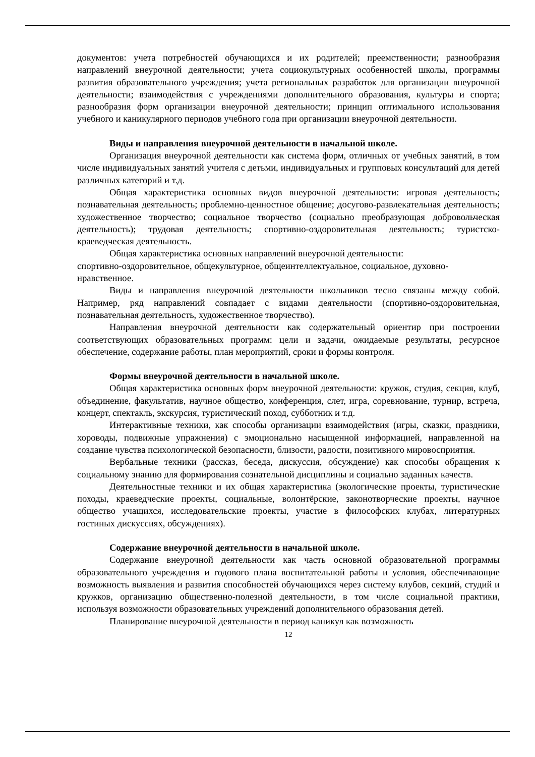документов: учета потребностей обучающихся и их родителей; преемственности; разнообразия направлений внеурочной деятельности; учета социокультурных особенностей школы, программы развития образовательного учреждения; учета региональных разработок для организации внеурочной деятельности; взаимодействия с учреждениями дополнительного образования, культуры и спорта; разнообразия форм организации внеурочной деятельности; принцип оптимального использования учебного и каникулярного периодов учебного года при организации внеурочной деятельности.
Виды и направления внеурочной деятельности в начальной школе.
Организация внеурочной деятельности как система форм, отличных от учебных занятий, в том числе индивидуальных занятий учителя с детьми, индивидуальных и групповых консультаций для детей различных категорий и т.д.
Общая характеристика основных видов внеурочной деятельности: игровая деятельность; познавательная деятельность; проблемно-ценностное общение; досугово-развлекательная деятельность; художественное творчество; социальное творчество (социально преобразующая добровольческая деятельность); трудовая деятельность; спортивно-оздоровительная деятельность; туристско-краеведческая деятельность.
Общая характеристика основных направлений внеурочной деятельности:
спортивно-оздоровительное, общекультурное, общеинтеллектуальное, социальное, духовно-нравственное.
Виды и направления внеурочной деятельности школьников тесно связаны между собой. Например, ряд направлений совпадает с видами деятельности (спортивно-оздоровительная, познавательная деятельность, художественное творчество).
Направления внеурочной деятельности как содержательный ориентир при построении соответствующих образовательных программ: цели и задачи, ожидаемые результаты, ресурсное обеспечение, содержание работы, план мероприятий, сроки и формы контроля.
Формы внеурочной деятельности в начальной школе.
Общая характеристика основных форм внеурочной деятельности: кружок, студия, секция, клуб, объединение, факультатив, научное общество, конференция, слет, игра, соревнование, турнир, встреча, концерт, спектакль, экскурсия, туристический поход, субботник и т.д.
Интерактивные техники, как способы организации взаимодействия (игры, сказки, праздники, хороводы, подвижные упражнения) с эмоционально насыщенной информацией, направленной на создание чувства психологической безопасности, близости, радости, позитивного мировосприятия.
Вербальные техники (рассказ, беседа, дискуссия, обсуждение) как способы обращения к социальному знанию для формирования сознательной дисциплины и социально заданных качеств.
Деятельностные техники и их общая характеристика (экологические проекты, туристические походы, краеведческие проекты, социальные, волонтёрские, законотворческие проекты, научное общество учащихся, исследовательские проекты, участие в философских клубах, литературных гостиных дискуссиях, обсуждениях).
Содержание внеурочной деятельности в начальной школе.
Содержание внеурочной деятельности как часть основной образовательной программы образовательного учреждения и годового плана воспитательной работы и условия, обеспечивающие возможность выявления и развития способностей обучающихся через систему клубов, секций, студий и кружков, организацию общественно-полезной деятельности, в том числе социальной практики, используя возможности образовательных учреждений дополнительного образования детей.
Планирование внеурочной деятельности в период каникул как возможность
12